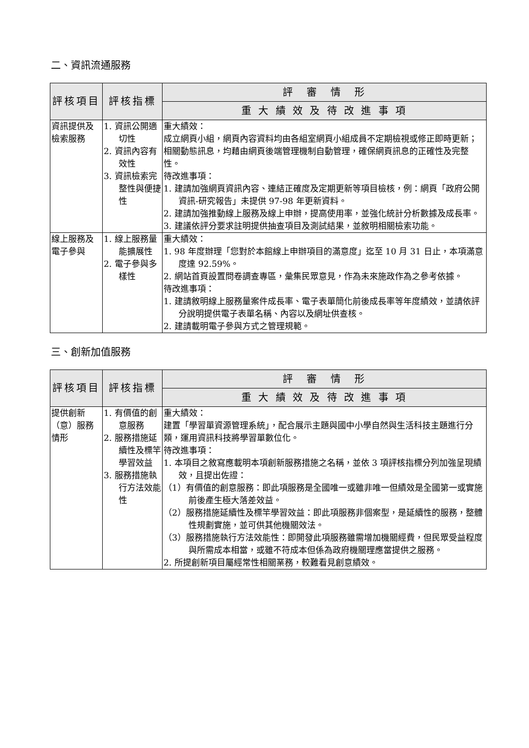二、資訊流通服務
| 評核項目 | 評核指標 | 評 審 情 形 |
| --- | --- | --- |
| | | 重 大 績 效 及 待 改 進 事 項 |
| 資訊提供及檢索服務 | 1. 資訊公開適切性 2. 資訊內容有效性 3. 資訊檢索完整性與便捷性 | 重大績效： 成立網頁小組，網頁內容資料均由各組室網頁小組成員不定期檢視或修正即時更新；相關動態訊息，均藉由網頁後端管理機制自動管理，確保網頁訊息的正確性及完整性。 待改進事項： 1. 建請加強網頁資訊內容、連結正確度及定期更新等項目檢核，例：網頁「政府公開資訊-研究報告」未提供 97-98 年更新資料。 2. 建請加強推動線上服務及線上申辦，提高使用率，並強化統計分析數據及成長率。 3. 建議依評分要求註明提供抽查項目及測試結果，並敘明相關檢索功能。 |
| 線上服務及電子參與 | 1. 線上服務量能擴展性 2. 電子參與多樣性 | 重大績效： 1. 98 年度辦理「您對於本館線上申辦項目的滿意度」迄至 10 月 31 日止，本項滿意度達 92.59%。 2. 網站首頁設置問卷調查專區，彙集民眾意見，作為未來施政作為之參考依據。 待改進事項： 1. 建請敘明線上服務量案件成長率、電子表單簡化前後成長率等年度績效，並請依評分說明提供電子表單名稱、內容以及網址供查核。 2. 建請載明電子參與方式之管理規範。 |
三、創新加值服務
| 評核項目 | 評核指標 | 評 審 情 形 |
| --- | --- | --- |
| | | 重 大 績 效 及 待 改 進 事 項 |
| 提供創新（意）服務情形 | 1. 有價值的創意服務 2. 服務措施延續性及標竿學習效益 3. 服務措施執行方法效能性 | 重大績效： 建置「學習單資源管理系統」，配合展示主題與國中小學自然與生活科技主題進行分類，運用資訊科技將學習單數位化。 待改進事項： 1. 本項目之敘寫應載明本項創新服務措施之名稱，並依 3 項評核指標分列加強呈現績效，且提出佐證： （1）有價值的創意服務：即此項服務是全國唯一或雖非唯一但績效是全國第一或實施前後產生極大落差效益。 （2）服務措施延續性及標竿學習效益：即此項服務非個案型，是延續性的服務，整體性規劃實施，並可供其他機關效法。 （3）服務措施執行方法效能性：即開發此項服務雖需增加機關經費，但民眾受益程度與所需成本相當，或雖不符成本但係為政府機關理應當提供之服務。 2. 所提創新項目屬經常性相關業務，較難看見創意績效。 |